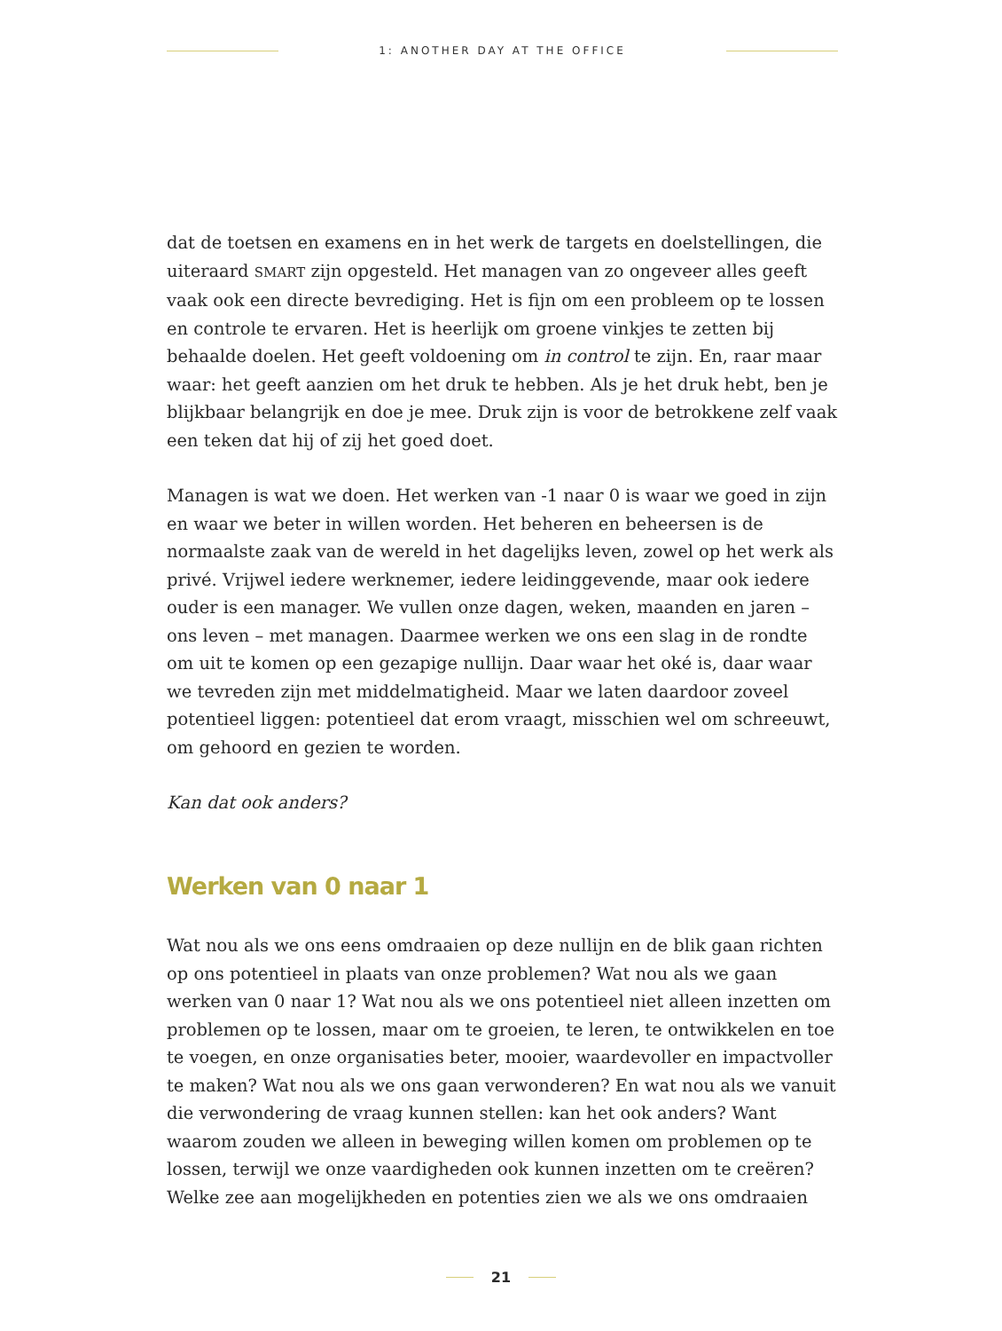1: ANOTHER DAY AT THE OFFICE
dat de toetsen en examens en in het werk de targets en doelstellingen, die uiteraard SMART zijn opgesteld. Het managen van zo ongeveer alles geeft vaak ook een directe bevrediging. Het is fijn om een probleem op te lossen en controle te ervaren. Het is heerlijk om groene vinkjes te zetten bij behaalde doelen. Het geeft voldoening om in control te zijn. En, raar maar waar: het geeft aanzien om het druk te hebben. Als je het druk hebt, ben je blijkbaar belangrijk en doe je mee. Druk zijn is voor de betrokkene zelf vaak een teken dat hij of zij het goed doet.
Managen is wat we doen. Het werken van -1 naar 0 is waar we goed in zijn en waar we beter in willen worden. Het beheren en beheersen is de normaalste zaak van de wereld in het dagelijks leven, zowel op het werk als privé. Vrijwel iedere werknemer, iedere leidinggevende, maar ook iedere ouder is een manager. We vullen onze dagen, weken, maanden en jaren – ons leven – met managen. Daarmee werken we ons een slag in de rondte om uit te komen op een gezapige nullijn. Daar waar het oké is, daar waar we tevreden zijn met middelmatigheid. Maar we laten daardoor zoveel potentieel liggen: potentieel dat erom vraagt, misschien wel om schreeuwt, om gehoord en gezien te worden.
Kan dat ook anders?
Werken van 0 naar 1
Wat nou als we ons eens omdraaien op deze nullijn en de blik gaan richten op ons potentieel in plaats van onze problemen? Wat nou als we gaan werken van 0 naar 1? Wat nou als we ons potentieel niet alleen inzetten om problemen op te lossen, maar om te groeien, te leren, te ontwikkelen en toe te voegen, en onze organisaties beter, mooier, waardevoller en impactvoller te maken? Wat nou als we ons gaan verwonderen? En wat nou als we vanuit die verwondering de vraag kunnen stellen: kan het ook anders? Want waarom zouden we alleen in beweging willen komen om problemen op te lossen, terwijl we onze vaardigheden ook kunnen inzetten om te creëren? Welke zee aan mogelijkheden en potenties zien we als we ons omdraaien
21